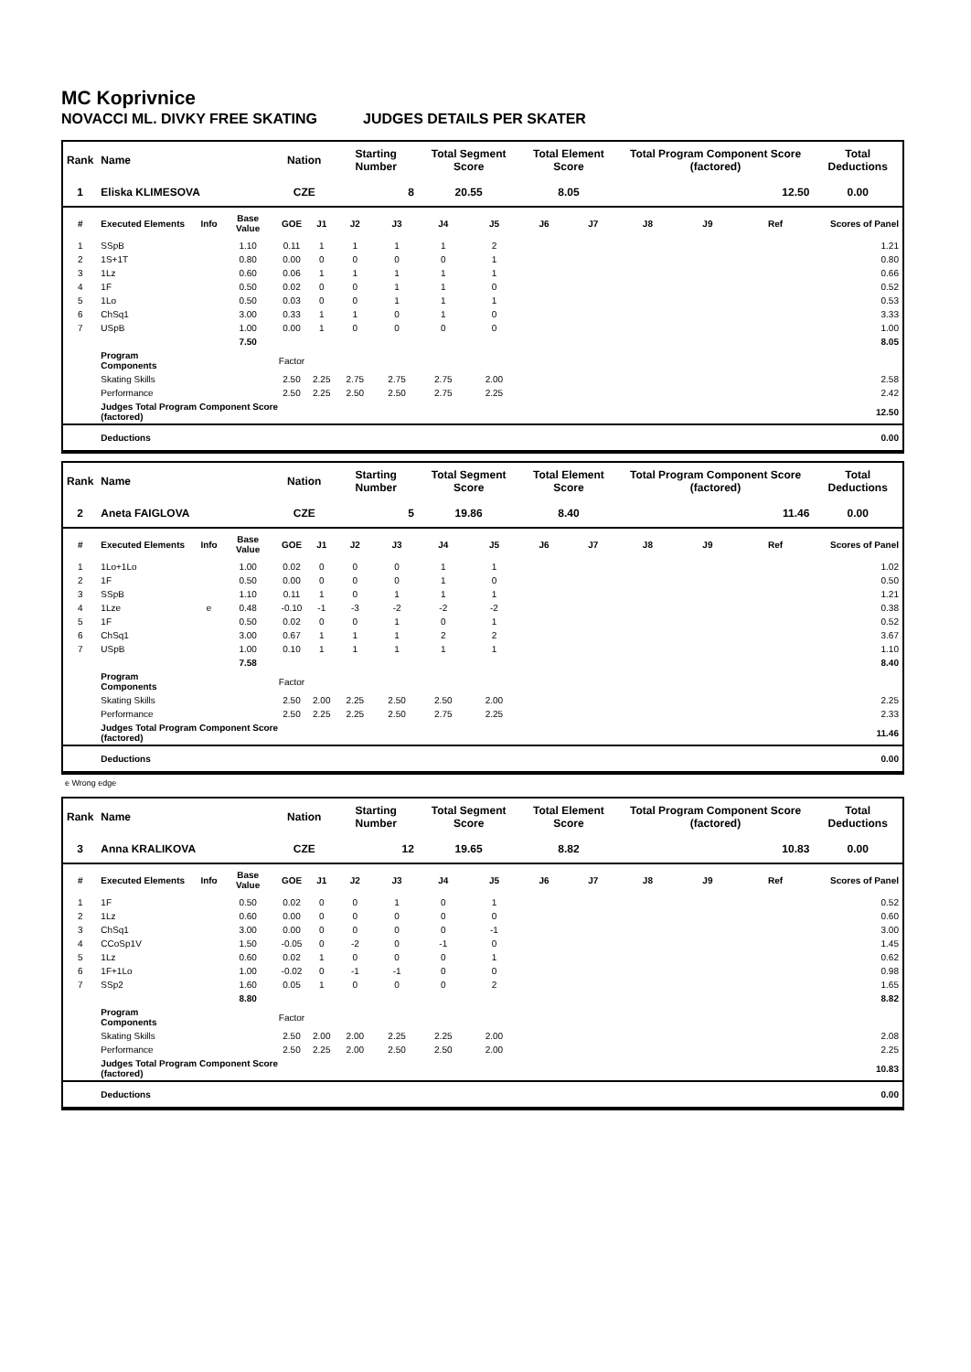MC Koprivnice
NOVACCI ML. DIVKY FREE SKATING JUDGES DETAILS PER SKATER
| Rank | Name | | | Nation | | Starting Number | | Total Segment Score | | Total Element Score | | Total Program Component Score (factored) | | | Total Deductions |
| --- | --- | --- | --- | --- | --- | --- | --- | --- | --- | --- | --- | --- | --- | --- | --- |
| 1 | Eliska KLIMESOVA | | | CZE | | 8 | | 20.55 | | 8.05 | | 12.50 | | | 0.00 |
| # | Executed Elements | Info | Base Value | GOE | J1 | J2 | J3 | J4 | J5 | J6 | J7 | J8 | J9 | Ref | Scores of Panel |
| 1 | SSpB | | 1.10 | 0.11 | 1 | 1 | 1 | 1 | 2 | | | | | | 1.21 |
| 2 | 1S+1T | | 0.80 | 0.00 | 0 | 0 | 0 | 0 | 1 | | | | | | 0.80 |
| 3 | 1Lz | | 0.60 | 0.06 | 1 | 1 | 1 | 1 | 1 | | | | | | 0.66 |
| 4 | 1F | | 0.50 | 0.02 | 0 | 0 | 1 | 1 | 0 | | | | | | 0.52 |
| 5 | 1Lo | | 0.50 | 0.03 | 0 | 0 | 1 | 1 | 1 | | | | | | 0.53 |
| 6 | ChSq1 | | 3.00 | 0.33 | 1 | 1 | 0 | 1 | 0 | | | | | | 3.33 |
| 7 | USpB | | 1.00 | 0.00 | 1 | 0 | 0 | 0 | 0 | | | | | | 1.00 |
| | | | 7.50 | | | | | | | | | | | | 8.05 |
| | Program Components | | | Factor | | | | | | | | | | | |
| | Skating Skills | | | 2.50 | 2.25 | 2.75 | 2.75 | 2.75 | 2.00 | | | | | | 2.58 |
| | Performance | | | 2.50 | 2.25 | 2.50 | 2.50 | 2.75 | 2.25 | | | | | | 2.42 |
| | Judges Total Program Component Score (factored) | | | | | | | | | | | | | | 12.50 |
| | Deductions | | | | | | | | | | | | | | 0.00 |
| Rank | Name | | | Nation | | Starting Number | | Total Segment Score | | Total Element Score | | Total Program Component Score (factored) | | | Total Deductions |
| --- | --- | --- | --- | --- | --- | --- | --- | --- | --- | --- | --- | --- | --- | --- | --- |
| 2 | Aneta FAIGLOVA | | | CZE | | 5 | | 19.86 | | 8.40 | | 11.46 | | | 0.00 |
| # | Executed Elements | Info | Base Value | GOE | J1 | J2 | J3 | J4 | J5 | J6 | J7 | J8 | J9 | Ref | Scores of Panel |
| 1 | 1Lo+1Lo | | 1.00 | 0.02 | 0 | 0 | 0 | 1 | 1 | | | | | | 1.02 |
| 2 | 1F | | 0.50 | 0.00 | 0 | 0 | 0 | 1 | 0 | | | | | | 0.50 |
| 3 | SSpB | | 1.10 | 0.11 | 1 | 0 | 1 | 1 | 1 | | | | | | 1.21 |
| 4 | 1Lze | e | 0.48 | -0.10 | -1 | -3 | -2 | -2 | -2 | | | | | | 0.38 |
| 5 | 1F | | 0.50 | 0.02 | 0 | 0 | 1 | 0 | 1 | | | | | | 0.52 |
| 6 | ChSq1 | | 3.00 | 0.67 | 1 | 1 | 1 | 2 | 2 | | | | | | 3.67 |
| 7 | USpB | | 1.00 | 0.10 | 1 | 1 | 1 | 1 | 1 | | | | | | 1.10 |
| | | | 7.58 | | | | | | | | | | | | 8.40 |
| | Program Components | | | Factor | | | | | | | | | | | |
| | Skating Skills | | | 2.50 | 2.00 | 2.25 | 2.50 | 2.50 | 2.00 | | | | | | 2.25 |
| | Performance | | | 2.50 | 2.25 | 2.25 | 2.50 | 2.75 | 2.25 | | | | | | 2.33 |
| | Judges Total Program Component Score (factored) | | | | | | | | | | | | | | 11.46 |
| | Deductions | | | | | | | | | | | | | | 0.00 |
e Wrong edge
| Rank | Name | | | Nation | | Starting Number | | Total Segment Score | | Total Element Score | | Total Program Component Score (factored) | | | Total Deductions |
| --- | --- | --- | --- | --- | --- | --- | --- | --- | --- | --- | --- | --- | --- | --- | --- |
| 3 | Anna KRALIKOVA | | | CZE | | 12 | | 19.65 | | 8.82 | | 10.83 | | | 0.00 |
| # | Executed Elements | Info | Base Value | GOE | J1 | J2 | J3 | J4 | J5 | J6 | J7 | J8 | J9 | Ref | Scores of Panel |
| 1 | 1F | | 0.50 | 0.02 | 0 | 0 | 1 | 0 | 1 | | | | | | 0.52 |
| 2 | 1Lz | | 0.60 | 0.00 | 0 | 0 | 0 | 0 | 0 | | | | | | 0.60 |
| 3 | ChSq1 | | 3.00 | 0.00 | 0 | 0 | 0 | 0 | -1 | | | | | | 3.00 |
| 4 | CCoSp1V | | 1.50 | -0.05 | 0 | -2 | 0 | -1 | 0 | | | | | | 1.45 |
| 5 | 1Lz | | 0.60 | 0.02 | 1 | 0 | 0 | 0 | 1 | | | | | | 0.62 |
| 6 | 1F+1Lo | | 1.00 | -0.02 | 0 | -1 | -1 | 0 | 0 | | | | | | 0.98 |
| 7 | SSp2 | | 1.60 | 0.05 | 1 | 0 | 0 | 0 | 2 | | | | | | 1.65 |
| | | | 8.80 | | | | | | | | | | | | 8.82 |
| | Program Components | | | Factor | | | | | | | | | | | |
| | Skating Skills | | | 2.50 | 2.00 | 2.00 | 2.25 | 2.25 | 2.00 | | | | | | 2.08 |
| | Performance | | | 2.50 | 2.25 | 2.00 | 2.50 | 2.50 | 2.00 | | | | | | 2.25 |
| | Judges Total Program Component Score (factored) | | | | | | | | | | | | | | 10.83 |
| | Deductions | | | | | | | | | | | | | | 0.00 |